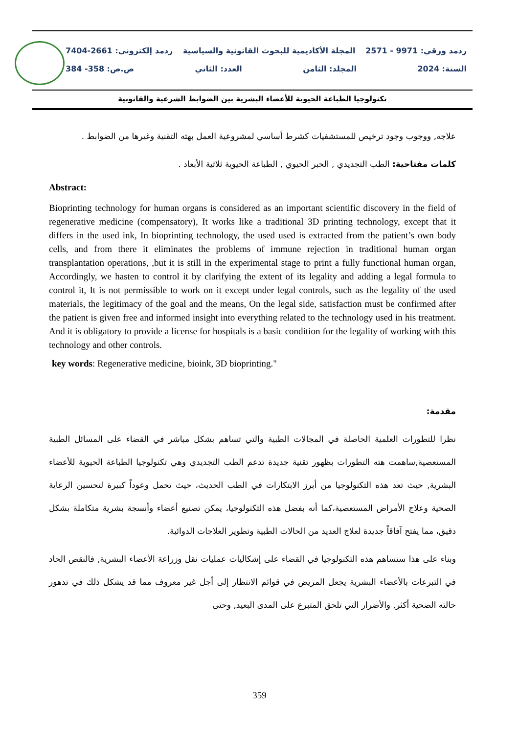ردمد ورقي: 9971 - 2571 المجلة الأكاديمية للبحوث القانونية والسياسية ردمد إلكتروني: 2661-7404
السنة: 2024 المجلد: الثامن العدد: الثاني ص.ص: 358- 384
تكنولوجيا الطباعة الحيوية للأعضاء البشرية بين الضوابط الشرعية والقانونية
علاجه, ووجوب وجود ترخيص للمستشفيات كشرط أساسي لمشروعية العمل بهته التقنية وغيرها من الضوابط .
كلمات مفتاحية: الطب التجديدي , الحبر الحيوي , الطباعة الحيوية ثلاثية الأبعاد .
Abstract:
Bioprinting technology for human organs is considered as an important scientific discovery in the field of regenerative medicine (compensatory), It works like a traditional 3D printing technology, except that it differs in the used ink, In bioprinting technology, the used used is extracted from the patient’s own body cells, and from there it eliminates the problems of immune rejection in traditional human organ transplantation operations, ,but it is still in the experimental stage to print a fully functional human organ, Accordingly, we hasten to control it by clarifying the extent of its legality and adding a legal formula to control it, It is not permissible to work on it except under legal controls, such as the legality of the used materials, the legitimacy of the goal and the means, On the legal side, satisfaction must be confirmed after the patient is given free and informed insight into everything related to the technology used in his treatment. And it is obligatory to provide a license for hospitals is a basic condition for the legality of working with this technology and other controls.
key words: Regenerative medicine, bioink, 3D bioprinting."
مقدمة:
نظرا للتطورات العلمية الحاصلة في المجالات الطبية والتي تساهم بشكل مباشر في القضاء على المسائل الطبية المستعصية,ساهمت هته التطورات بظهور تقنية جديدة تدعم الطب التجديدي وهي تكنولوجيا الطباعة الحيوية للأعضاء البشرية, حيث تعد هذه التكنولوجيا من أبرز الابتكارات في الطب الحديث، حيث تحمل وعوداً كبيرة لتحسين الرعاية الصحية وعلاج الأمراض المستعصية،كما أنه بفضل هذه التكنولوجيا، يمكن تصنيع أعضاء وأنسجة بشرية متكاملة بشكل دقيق، مما يفتح آفاقاً جديدة لعلاج العديد من الحالات الطبية وتطوير العلاجات الدوائية.
وبناء على هذا ستساهم هذه التكنولوجيا في القضاء على إشكاليات عمليات نقل وزراعة الأعضاء البشرية, فالنقص الحاد في التبرعات بالأعضاء البشرية يجعل المريض في قوائم الانتظار إلى أجل غير معروف مما قد يشكل ذلك في تدهور حالته الصحية أكثر, والأضرار التي تلحق المتبرع على المدى البعيد, وحتى
359